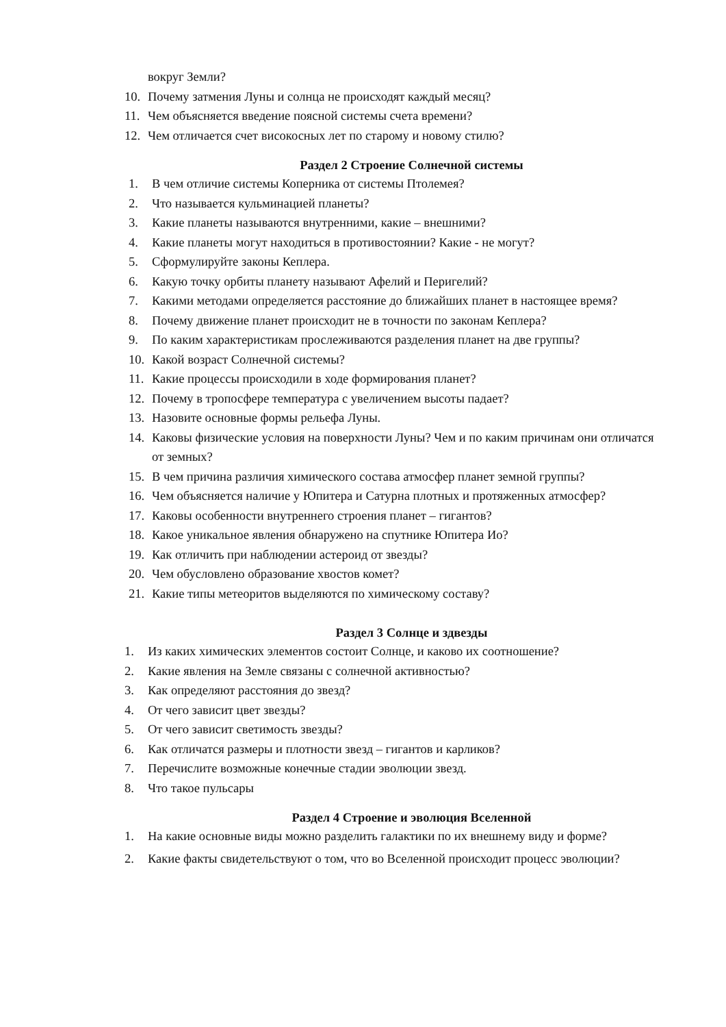вокруг Земли?
10. Почему затмения Луны и солнца не происходят каждый месяц?
11. Чем объясняется введение поясной системы счета времени?
12. Чем отличается счет високосных лет по старому и новому стилю?
Раздел 2 Строение Солнечной системы
1. В чем отличие системы Коперника от системы Птолемея?
2. Что называется кульминацией планеты?
3. Какие планеты называются внутренними, какие – внешними?
4. Какие планеты могут находиться в противостоянии? Какие - не могут?
5. Сформулируйте законы Кеплера.
6. Какую точку орбиты планету называют Афелий и Перигелий?
7. Какими методами определяется расстояние до ближайших планет в настоящее время?
8. Почему движение планет происходит не в точности по законам Кеплера?
9. По каким характеристикам прослеживаются разделения планет на две группы?
10. Какой возраст Солнечной системы?
11. Какие процессы происходили в ходе формирования планет?
12. Почему в тропосфере температура с увеличением высоты падает?
13. Назовите основные формы рельефа Луны.
14. Каковы физические условия на поверхности Луны? Чем и по каким причинам они отличатся от земных?
15. В чем причина различия химического состава атмосфер планет земной группы?
16. Чем объясняется наличие у Юпитера и Сатурна плотных и протяженных атмосфер?
17. Каковы особенности внутреннего строения планет – гигантов?
18. Какое уникальное явления обнаружено на спутнике Юпитера Ио?
19. Как отличить при наблюдении астероид от звезды?
20. Чем обусловлено образование хвостов комет?
21. Какие типы метеоритов выделяются по химическому составу?
Раздел 3 Солнце и здвезды
1. Из каких химических элементов состоит Солнце, и каково их соотношение?
2. Какие явления на Земле связаны с солнечной активностью?
3. Как определяют расстояния до звезд?
4. От чего зависит цвет звезды?
5. От чего зависит светимость звезды?
6. Как отличатся размеры и плотности звезд – гигантов и карликов?
7. Перечислите возможные конечные стадии эволюции звезд.
8. Что такое пульсары
Раздел 4 Строение и эволюция Вселенной
1. На какие основные виды можно разделить галактики по их внешнему виду и форме?
2. Какие факты свидетельствуют о том, что во Вселенной происходит процесс эволюции?